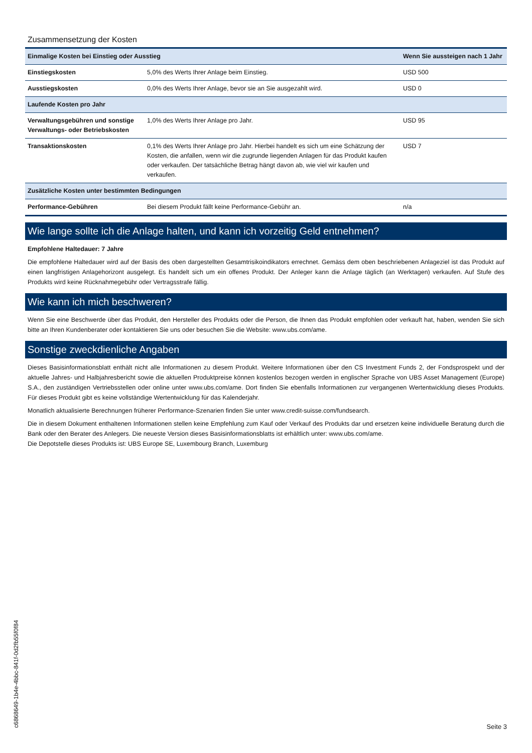Zusammensetzung der Kosten
| Einmalige Kosten bei Einstieg oder Ausstieg | | Wenn Sie aussteigen nach 1 Jahr |
| --- | --- | --- |
| Einstiegskosten | 5,0% des Werts Ihrer Anlage beim Einstieg. | USD 500 |
| Ausstiegskosten | 0,0% des Werts Ihrer Anlage, bevor sie an Sie ausgezahlt wird. | USD 0 |
| Laufende Kosten pro Jahr | | |
| Verwaltungsgebühren und sonstige Verwaltungs- oder Betriebskosten | 1,0% des Werts Ihrer Anlage pro Jahr. | USD 95 |
| Transaktionskosten | 0,1% des Werts Ihrer Anlage pro Jahr. Hierbei handelt es sich um eine Schätzung der Kosten, die anfallen, wenn wir die zugrunde liegenden Anlagen für das Produkt kaufen oder verkaufen. Der tatsächliche Betrag hängt davon ab, wie viel wir kaufen und verkaufen. | USD 7 |
| Zusätzliche Kosten unter bestimmten Bedingungen | | |
| Performance-Gebühren | Bei diesem Produkt fällt keine Performance-Gebühr an. | n/a |
Wie lange sollte ich die Anlage halten, und kann ich vorzeitig Geld entnehmen?
Empfohlene Haltedauer: 7 Jahre
Die empfohlene Haltedauer wird auf der Basis des oben dargestellten Gesamtrisikoindikators errechnet. Gemäss dem oben beschriebenen Anlageziel ist das Produkt auf einen langfristigen Anlagehorizont ausgelegt. Es handelt sich um ein offenes Produkt. Der Anleger kann die Anlage täglich (an Werktagen) verkaufen. Auf Stufe des Produkts wird keine Rücknahmegebühr oder Vertragsstrafe fällig.
Wie kann ich mich beschweren?
Wenn Sie eine Beschwerde über das Produkt, den Hersteller des Produkts oder die Person, die Ihnen das Produkt empfohlen oder verkauft hat, haben, wenden Sie sich bitte an Ihren Kundenberater oder kontaktieren Sie uns oder besuchen Sie die Website: www.ubs.com/ame.
Sonstige zweckdienliche Angaben
Dieses Basisinformationsblatt enthält nicht alle Informationen zu diesem Produkt. Weitere Informationen über den CS Investment Funds 2, der Fondsprospekt und der aktuelle Jahres- und Halbjahresbericht sowie die aktuellen Produktpreise können kostenlos bezogen werden in englischer Sprache von UBS Asset Management (Europe) S.A., den zuständigen Vertriebsstellen oder online unter www.ubs.com/ame. Dort finden Sie ebenfalls Informationen zur vergangenen Wertentwicklung dieses Produkts. Für dieses Produkt gibt es keine vollständige Wertentwicklung für das Kalenderjahr.
Monatlich aktualisierte Berechnungen früherer Performance-Szenarien finden Sie unter www.credit-suisse.com/fundsearch.
Die in diesem Dokument enthaltenen Informationen stellen keine Empfehlung zum Kauf oder Verkauf des Produkts dar und ersetzen keine individuelle Beratung durch die Bank oder den Berater des Anlegers. Die neueste Version dieses Basisinformationsblatts ist erhältlich unter: www.ubs.com/ame.
Die Depotstelle dieses Produkts ist: UBS Europe SE, Luxembourg Branch, Luxemburg
c6868649-1b4e-4bbc-841f-0d2fb55f0f84
Seite 3